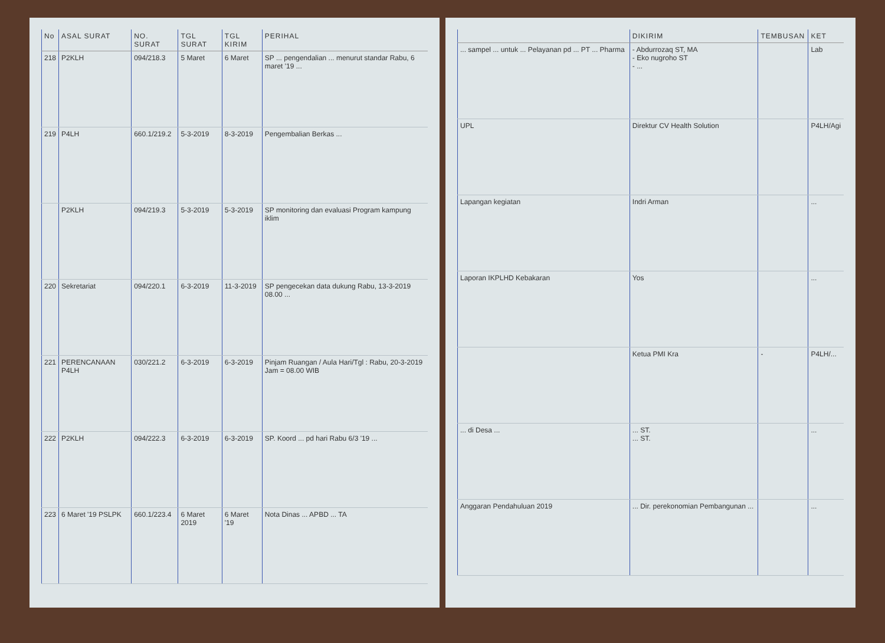| No | ASAL SURAT | NO. SURAT | TGL SURAT | TGL KIRIM | PERIHAL |
| --- | --- | --- | --- | --- | --- |
| 218 | P2KLH | 094/218.3 | 5 Maret | 6 Maret | SP ... pengendalian ... menurut standar Rabu, 6 maret '19 ... |
| 219 | P4LH | 660.1/219.2 | 5-3-2019 | 8-3-2019 | Pengembalian Berkas ... |
| | P2KLH | 094/219.3 | 5-3-2019 | 5-3-2019 | SP monitoring dan evaluasi Program kampung iklim |
| 220 | Sekretariat | 094/220.1 | 6-3-2019 | 11-3-2019 | SP pengecekan data dukung Rabu, 13-3-2019 08.00 ... |
| 221 | PERENCANAAN P4LH | 030/221.2 | 6-3-2019 | 6-3-2019 | Pinjam Ruangan / Aula Hari/Tgl : Rabu, 20-3-2019 Jam = 08.00 WIB |
| 222 | P2KLH | 094/222.3 | 6-3-2019 | 6-3-2019 | SP. Koord ... pd hari Rabu 6/3 '19 ... |
| 223 | 6 Maret '19 PSLPK | 660.1/223.4 | 6 Maret 2019 | 6 Maret '19 | Nota Dinas ... APBD ... TA |
| | DIKIRIM | TEMBUSAN | KET |
| --- | --- | --- | --- |
| ... sampel ... untuk ... Pelayanan pd ... PT ... Pharma | - Abdurrozaq ST, MA - Eko nugroho ST - ... | | Lab |
| UPL | Direktur CV Health Solution | | P4LH/Agi |
| Lapangan kegiatan | Indri Arman | | ... |
| Laporan IKPLHD Kebakaran | Yos | | ... |
| | Ketua PMI Kra | - | P4LH/... |
| ... di Desa ... | ... ST. ... ST. | | ... |
| Anggaran Pendahuluan 2019 | ... Dir. perekonomian Pembangunan ... | | ... |